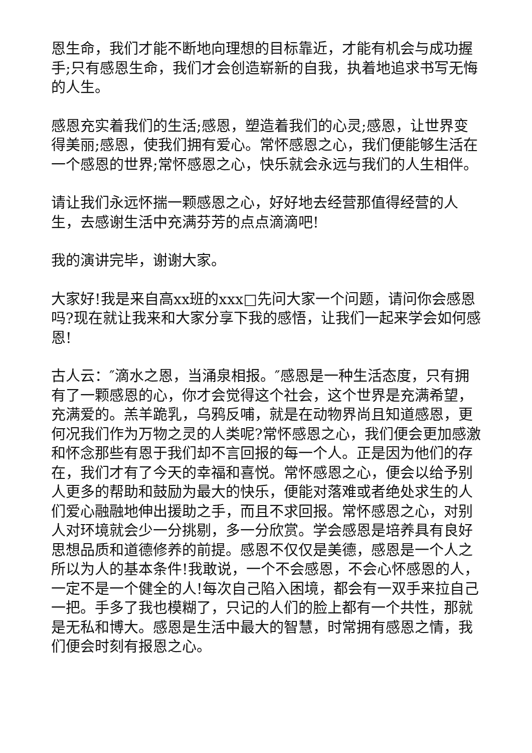恩生命，我们才能不断地向理想的目标靠近，才能有机会与成功握手;只有感恩生命，我们才会创造崭新的自我，执着地追求书写无悔的人生。
感恩充实着我们的生活;感恩，塑造着我们的心灵;感恩，让世界变得美丽;感恩，使我们拥有爱心。常怀感恩之心，我们便能够生活在一个感恩的世界;常怀感恩之心，快乐就会永远与我们的人生相伴。
请让我们永远怀揣一颗感恩之心，好好地去经营那值得经营的人生，去感谢生活中充满芬芳的点点滴滴吧!
我的演讲完毕，谢谢大家。
大家好!我是来自高xx班的xxx□先问大家一个问题，请问你会感恩吗?现在就让我来和大家分享下我的感悟，让我们一起来学会如何感恩!
古人云：″滴水之恩，当涌泉相报。″感恩是一种生活态度，只有拥有了一颗感恩的心，你才会觉得这个社会，这个世界是充满希望，充满爱的。羔羊跪乳，乌鸦反哺，就是在动物界尚且知道感恩，更何况我们作为万物之灵的人类呢?常怀感恩之心，我们便会更加感激和怀念那些有恩于我们却不言回报的每一个人。正是因为他们的存在，我们才有了今天的幸福和喜悦。常怀感恩之心，便会以给予别人更多的帮助和鼓励为最大的快乐，便能对落难或者绝处求生的人们爱心融融地伸出援助之手，而且不求回报。常怀感恩之心，对别人对环境就会少一分挑剔，多一分欣赏。学会感恩是培养具有良好思想品质和道德修养的前提。感恩不仅仅是美德，感恩是一个人之所以为人的基本条件!我敢说，一个不会感恩，不会心怀感恩的人，一定不是一个健全的人!每次自己陷入困境，都会有一双手来拉自己一把。手多了我也模糊了，只记的人们的脸上都有一个共性，那就是无私和博大。感恩是生活中最大的智慧，时常拥有感恩之情，我们便会时刻有报恩之心。